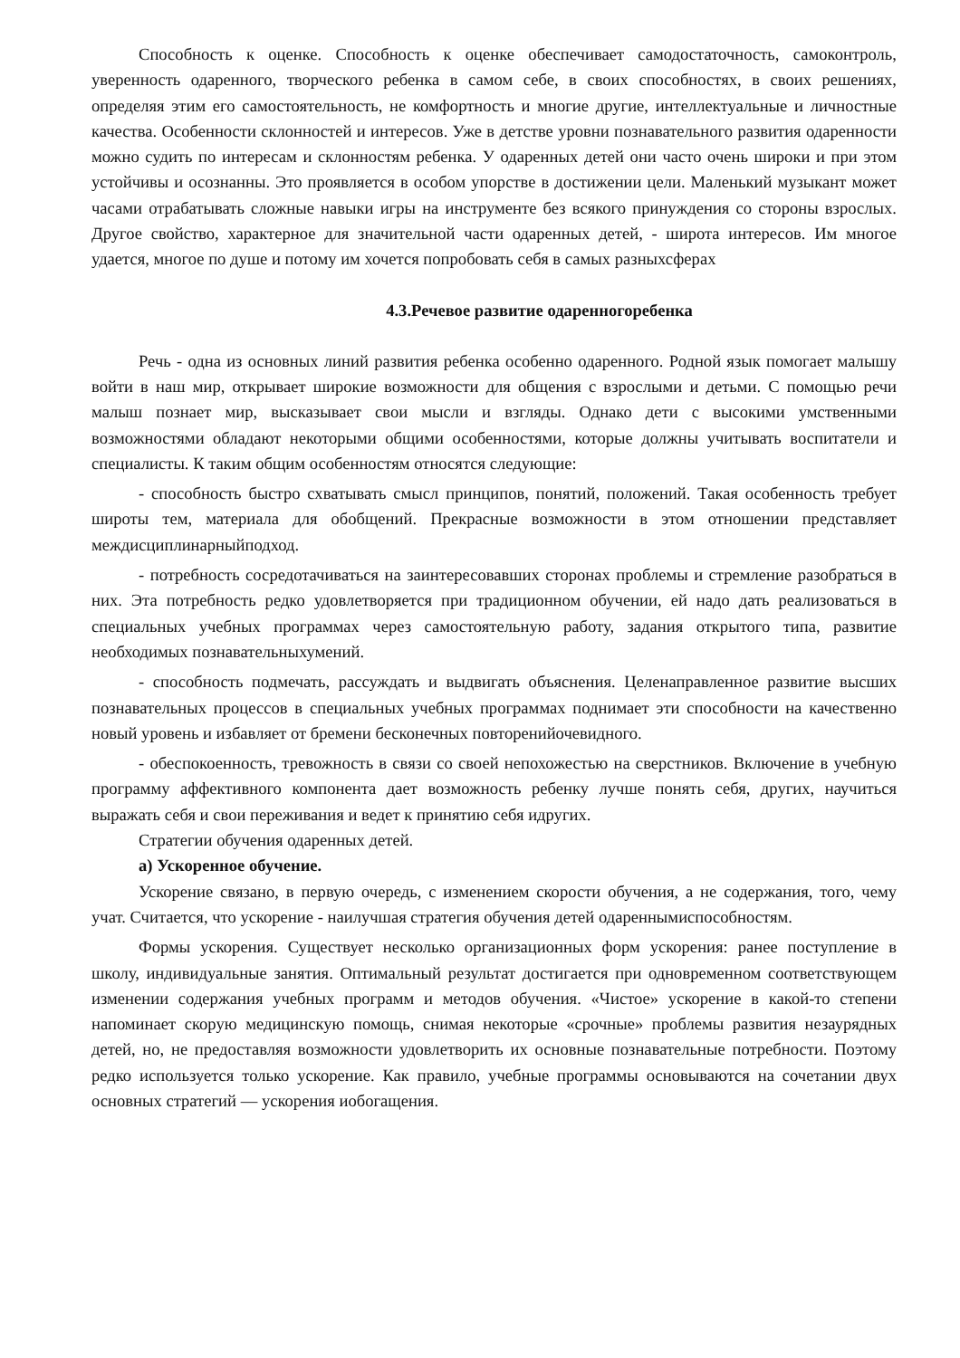Способность к оценке. Способность к оценке обеспечивает самодостаточность, самоконтроль, уверенность одаренного, творческого ребенка в самом себе, в своих способностях, в своих решениях, определяя этим его самостоятельность, не комфортность и многие другие, интеллектуальные и личностные качества. Особенности склонностей и интересов. Уже в детстве уровни познавательного развития одаренности можно судить по интересам и склонностям ребенка. У одаренных детей они часто очень широки и при этом устойчивы и осознанны. Это проявляется в особом упорстве в достижении цели. Маленький музыкант может часами отрабатывать сложные навыки игры на инструменте без всякого принуждения со стороны взрослых. Другое свойство, характерное для значительной части одаренных детей, - широта интересов. Им многое удается, многое по душе и потому им хочется попробовать себя в самых разныхсферах
4.3.Речевое развитие одаренногоребенка
Речь - одна из основных линий развития ребенка особенно одаренного. Родной язык помогает малышу войти в наш мир, открывает широкие возможности для общения с взрослыми и детьми. С помощью речи малыш познает мир, высказывает свои мысли и взгляды. Однако дети с высокими умственными возможностями обладают некоторыми общими особенностями, которые должны учитывать воспитатели и специалисты. К таким общим особенностям относятся следующие:
- способность быстро схватывать смысл принципов, понятий, положений. Такая особенность требует широты тем, материала для обобщений. Прекрасные возможности в этом отношении представляет междисциплинарныйподход.
- потребность сосредотачиваться на заинтересовавших сторонах проблемы и стремление разобраться в них. Эта потребность редко удовлетворяется при традиционном обучении, ей надо дать реализоваться в специальных учебных программах через самостоятельную работу, задания открытого типа, развитие необходимых познавательныхумений.
- способность подмечать, рассуждать и выдвигать объяснения. Целенаправленное развитие высших познавательных процессов в специальных учебных программах поднимает эти способности на качественно новый уровень и избавляет от бремени бесконечных повторенийочевидного.
- обеспокоенность, тревожность в связи со своей непохожестью на сверстников. Включение в учебную программу аффективного компонента дает возможность ребенку лучше понять себя, других, научиться выражать себя и свои переживания и ведет к принятию себя идругих.
Стратегии обучения одаренных детей.
а) Ускоренное обучение.
Ускорение связано, в первую очередь, с изменением скорости обучения, а не содержания, того, чему учат. Считается, что ускорение - наилучшая стратегия обучения детей одареннымиспособностям.
Формы ускорения. Существует несколько организационных форм ускорения: ранее поступление в школу, индивидуальные занятия. Оптимальный результат достигается при одновременном соответствующем изменении содержания учебных программ и методов обучения. «Чистое» ускорение в какой-то степени напоминает скорую медицинскую помощь, снимая некоторые «срочные» проблемы развития незаурядных детей, но, не предоставляя возможности удовлетворить их основные познавательные потребности. Поэтому редко используется только ускорение. Как правило, учебные программы основываются на сочетании двух основных стратегий — ускорения иобогащения.